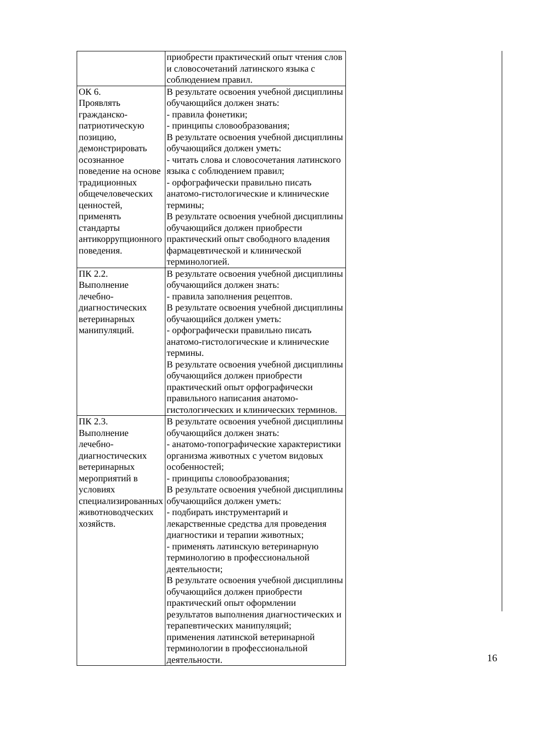| | приобрести практический опыт чтения слов и словосочетаний латинского языка с соблюдением правил. |
| ОК 6. Проявлять гражданско-патриотическую позицию, демонстрировать осознанное поведение на основе традиционных общечеловеческих ценностей, применять стандарты антикоррупционного поведения. | В результате освоения учебной дисциплины обучающийся должен знать: - правила фонетики; - принципы словообразования; В результате освоения учебной дисциплины обучающийся должен уметь: - читать слова и словосочетания латинского языка с соблюдением правил; - орфографически правильно писать анатомо-гистологические и клинические термины; В результате освоения учебной дисциплины обучающийся должен приобрести практический опыт свободного владения фармацевтической и клинической терминологией. |
| ПК 2.2. Выполнение лечебно-диагностических ветеринарных манипуляций. | В результате освоения учебной дисциплины обучающийся должен знать: - правила заполнения рецептов. В результате освоения учебной дисциплины обучающийся должен уметь: - орфографически правильно писать анатомо-гистологические и клинические термины. В результате освоения учебной дисциплины обучающийся должен приобрести практический опыт орфографически правильного написания анатомо-гистологических и клинических терминов. |
| ПК 2.3. Выполнение лечебно-диагностических ветеринарных мероприятий в условиях специализированных животноводческих хозяйств. | В результате освоения учебной дисциплины обучающийся должен знать: - анатомо-топографические характеристики организма животных с учетом видовых особенностей; - принципы словообразования; В результате освоения учебной дисциплины обучающийся должен уметь: - подбирать инструментарий и лекарственные средства для проведения диагностики и терапии животных; - применять латинскую ветеринарную терминологию в профессиональной деятельности; В результате освоения учебной дисциплины обучающийся должен приобрести практический опыт оформлении результатов выполнения диагностических и терапевтических манипуляций; применения латинской ветеринарной терминологии в профессиональной деятельности. |
16